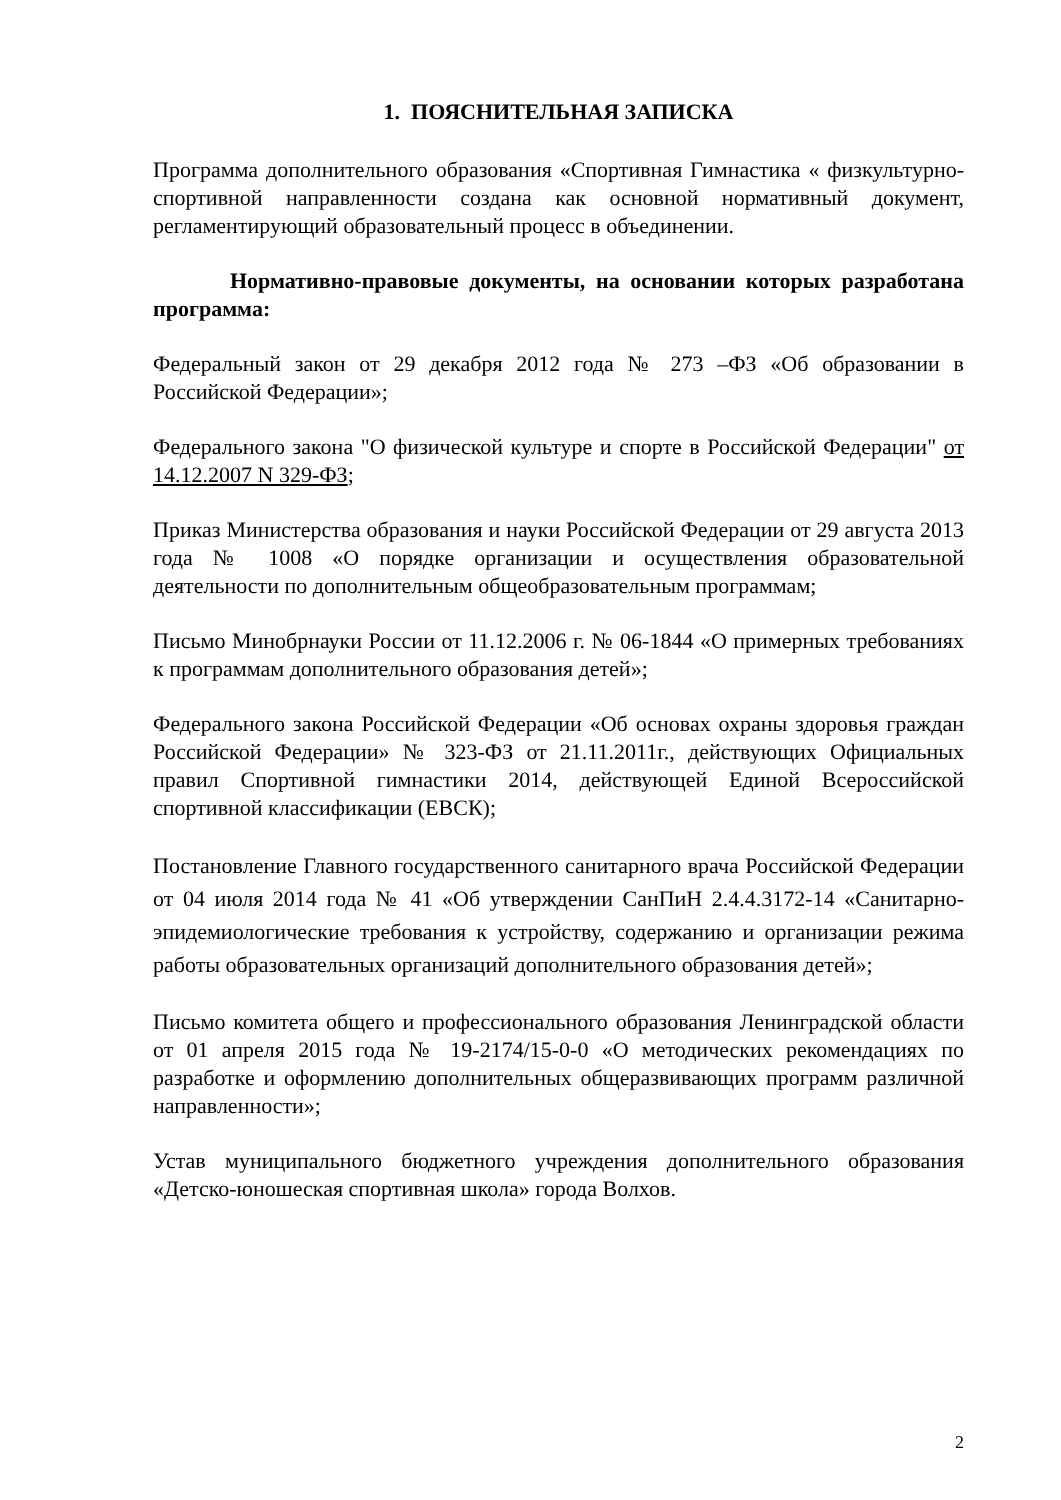1. ПОЯСНИТЕЛЬНАЯ ЗАПИСКА
Программа дополнительного образования «Спортивная Гимнастика « физкультурно-спортивной направленности создана как основной нормативный документ, регламентирующий образовательный процесс в объединении.
Нормативно-правовые документы, на основании которых разработана программа:
Федеральный закон от 29 декабря 2012 года № 273 –ФЗ «Об образовании в Российской Федерации»;
Федерального закона "О физической культуре и спорте в Российской Федерации" от 14.12.2007 N 329-ФЗ;
Приказ Министерства образования и науки Российской Федерации от 29 августа 2013 года № 1008 «О порядке организации и осуществления образовательной деятельности по дополнительным общеобразовательным программам;
Письмо Минобрнауки России от 11.12.2006 г. № 06-1844 «О примерных требованиях к программам дополнительного образования детей»;
Федерального закона Российской Федерации «Об основах охраны здоровья граждан Российской Федерации» № 323-ФЗ от 21.11.2011г., действующих Официальных правил Спортивной гимнастики 2014, действующей Единой Всероссийской спортивной классификации (ЕВСК);
Постановление Главного государственного санитарного врача Российской Федерации от 04 июля 2014 года № 41 «Об утверждении СанПиН 2.4.4.3172-14 «Санитарно-эпидемиологические требования к устройству, содержанию и организации режима работы образовательных организаций дополнительного образования детей»;
Письмо комитета общего и профессионального образования Ленинградской области от 01 апреля 2015 года № 19-2174/15-0-0 «О методических рекомендациях по разработке и оформлению дополнительных общеразвивающих программ различной направленности»;
Устав муниципального бюджетного учреждения дополнительного образования «Детско-юношеская спортивная школа» города Волхов.
2